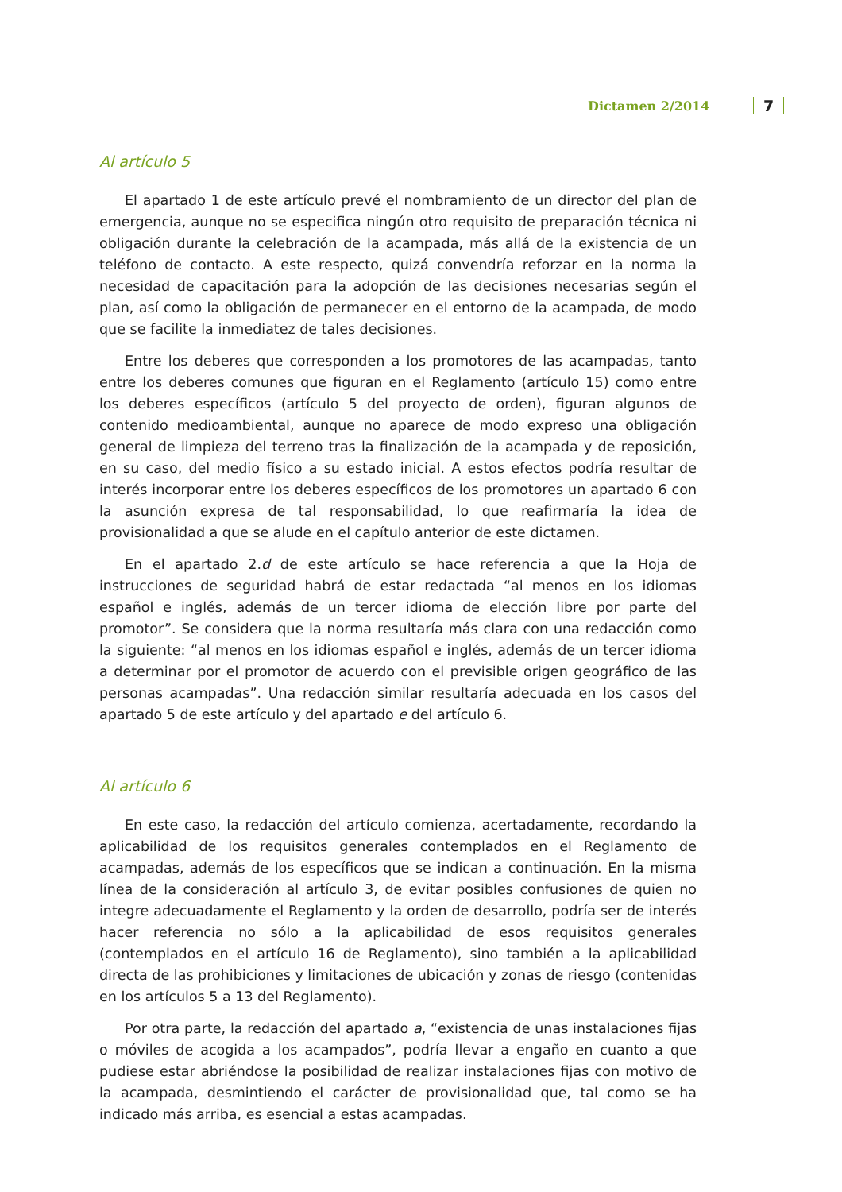Dictamen 2/2014 7
Al artículo 5
El apartado 1 de este artículo prevé el nombramiento de un director del plan de emergencia, aunque no se especifica ningún otro requisito de preparación técnica ni obligación durante la celebración de la acampada, más allá de la existencia de un teléfono de contacto. A este respecto, quizá convendría reforzar en la norma la necesidad de capacitación para la adopción de las decisiones necesarias según el plan, así como la obligación de permanecer en el entorno de la acampada, de modo que se facilite la inmediatez de tales decisiones.
Entre los deberes que corresponden a los promotores de las acampadas, tanto entre los deberes comunes que figuran en el Reglamento (artículo 15) como entre los deberes específicos (artículo 5 del proyecto de orden), figuran algunos de contenido medioambiental, aunque no aparece de modo expreso una obligación general de limpieza del terreno tras la finalización de la acampada y de reposición, en su caso, del medio físico a su estado inicial. A estos efectos podría resultar de interés incorporar entre los deberes específicos de los promotores un apartado 6 con la asunción expresa de tal responsabilidad, lo que reafirmaría la idea de provisionalidad a que se alude en el capítulo anterior de este dictamen.
En el apartado 2.d de este artículo se hace referencia a que la Hoja de instrucciones de seguridad habrá de estar redactada “al menos en los idiomas español e inglés, además de un tercer idioma de elección libre por parte del promotor”. Se considera que la norma resultaría más clara con una redacción como la siguiente: “al menos en los idiomas español e inglés, además de un tercer idioma a determinar por el promotor de acuerdo con el previsible origen geográfico de las personas acampadas”. Una redacción similar resultaría adecuada en los casos del apartado 5 de este artículo y del apartado e del artículo 6.
Al artículo 6
En este caso, la redacción del artículo comienza, acertadamente, recordando la aplicabilidad de los requisitos generales contemplados en el Reglamento de acampadas, además de los específicos que se indican a continuación. En la misma línea de la consideración al artículo 3, de evitar posibles confusiones de quien no integre adecuadamente el Reglamento y la orden de desarrollo, podría ser de interés hacer referencia no sólo a la aplicabilidad de esos requisitos generales (contemplados en el artículo 16 de Reglamento), sino también a la aplicabilidad directa de las prohibiciones y limitaciones de ubicación y zonas de riesgo (contenidas en los artículos 5 a 13 del Reglamento).
Por otra parte, la redacción del apartado a, “existencia de unas instalaciones fijas o móviles de acogida a los acampados”, podría llevar a engaño en cuanto a que pudiese estar abriéndose la posibilidad de realizar instalaciones fijas con motivo de la acampada, desmintiendo el carácter de provisionalidad que, tal como se ha indicado más arriba, es esencial a estas acampadas.